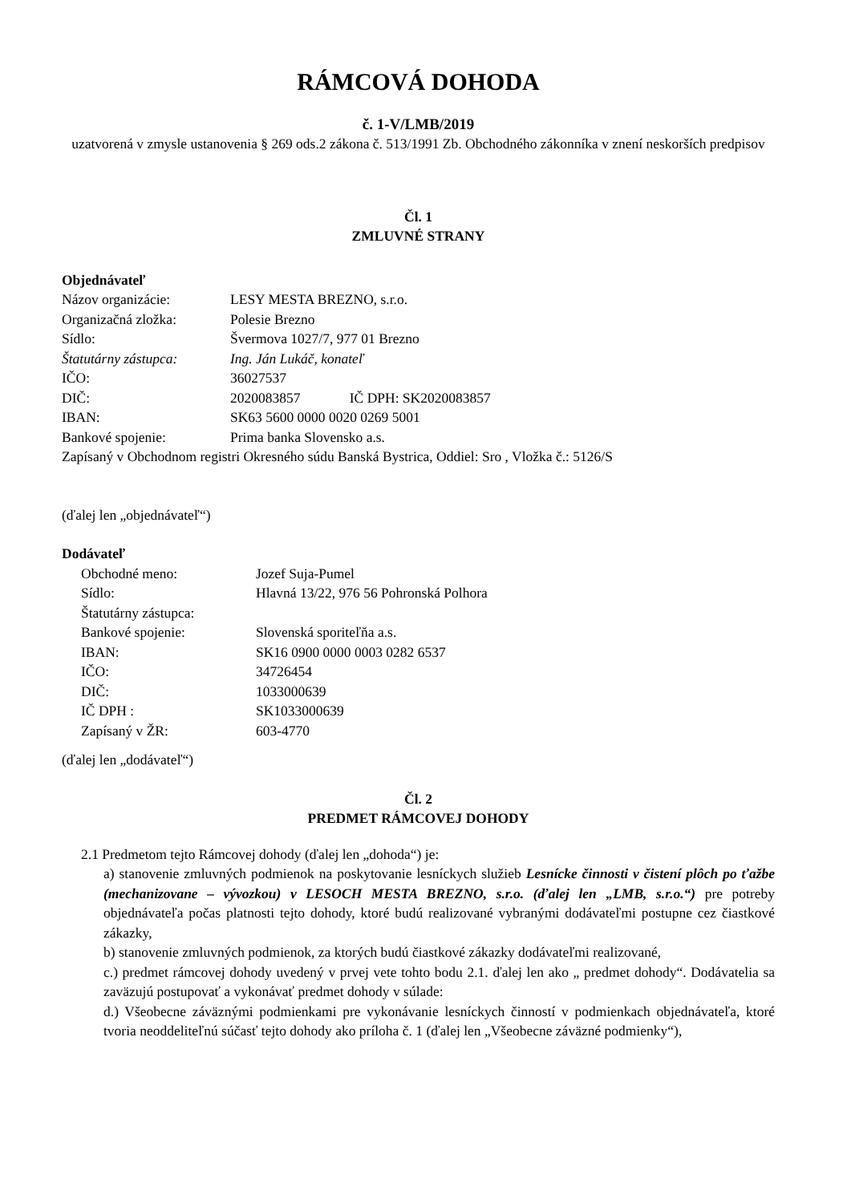RÁMCOVÁ DOHODA
č. 1-V/LMB/2019
uzatvorená v zmysle ustanovenia § 269 ods.2 zákona č. 513/1991 Zb. Obchodného zákonníka v znení neskorších predpisov
Čl. 1
ZMLUVNÉ STRANY
Objednávateľ
| Názov organizácie: | LESY MESTA BREZNO, s.r.o. |
| Organizačná zložka: | Polesie Brezno |
| Sídlo: | Švermova 1027/7, 977 01 Brezno |
| Štatutárny zástupca: | Ing. Ján Lukáč, konateľ |
| IČO: | 36027537 |
| DIČ: | 2020083857 IČ DPH: SK2020083857 |
| IBAN: | SK63 5600 0000 0020 0269 5001 |
| Bankové spojenie: | Prima banka Slovensko a.s. |
Zapísaný v Obchodnom registri Okresného súdu Banská Bystrica, Oddiel: Sro , Vložka č.: 5126/S
(ďalej len „objednávateľ“)
Dodávateľ
| Obchodné meno: | Jozef Suja-Pumel |
| Sídlo: | Hlavná 13/22, 976 56 Pohronská Polhora |
| Štatutárny zástupca: | |
| Bankové spojenie: | Slovenská sporiteľňa a.s. |
| IBAN: | SK16 0900 0000 0003 0282 6537 |
| IČO: | 34726454 |
| DIČ: | 1033000639 |
| IČ DPH : | SK1033000639 |
| Zapísaný v ŽR: | 603-4770 |
(ďalej len „dodávateľ“)
Čl. 2
PREDMET RÁMCOVEJ DOHODY
2.1 Predmetom tejto Rámcovej dohody (ďalej len „dohoda“) je:
a) stanovenie zmluvných podmienok na poskytovanie lesníckych služieb Lesnícke činnosti v čistení plôch po ťažbe (mechanizovane – vývozkou) v LESOCH MESTA BREZNO, s.r.o. (ďalej len „LMB, s.r.o.“) pre potreby objednávateľa počas platnosti tejto dohody, ktoré budú realizované vybranými dodávateľmi postupne cez čiastkové zákazky,
b) stanovenie zmluvných podmienok, za ktorých budú čiastkové zákazky dodávateľmi realizované,
c.) predmet rámcovej dohody uvedený v prvej vete tohto bodu 2.1. ďalej len ako „ predmet dohody“. Dodávatelia sa zaväzujú postupovať a vykonávať predmet dohody v súlade:
d.) Všeobecne záväznými podmienkami pre vykonávanie lesníckych činností v podmienkach objednávateľa, ktoré tvoria neoddeliteľnú súčasť tejto dohody ako príloha č. 1 (ďalej len „Všeobecne záväzné podmienky“),